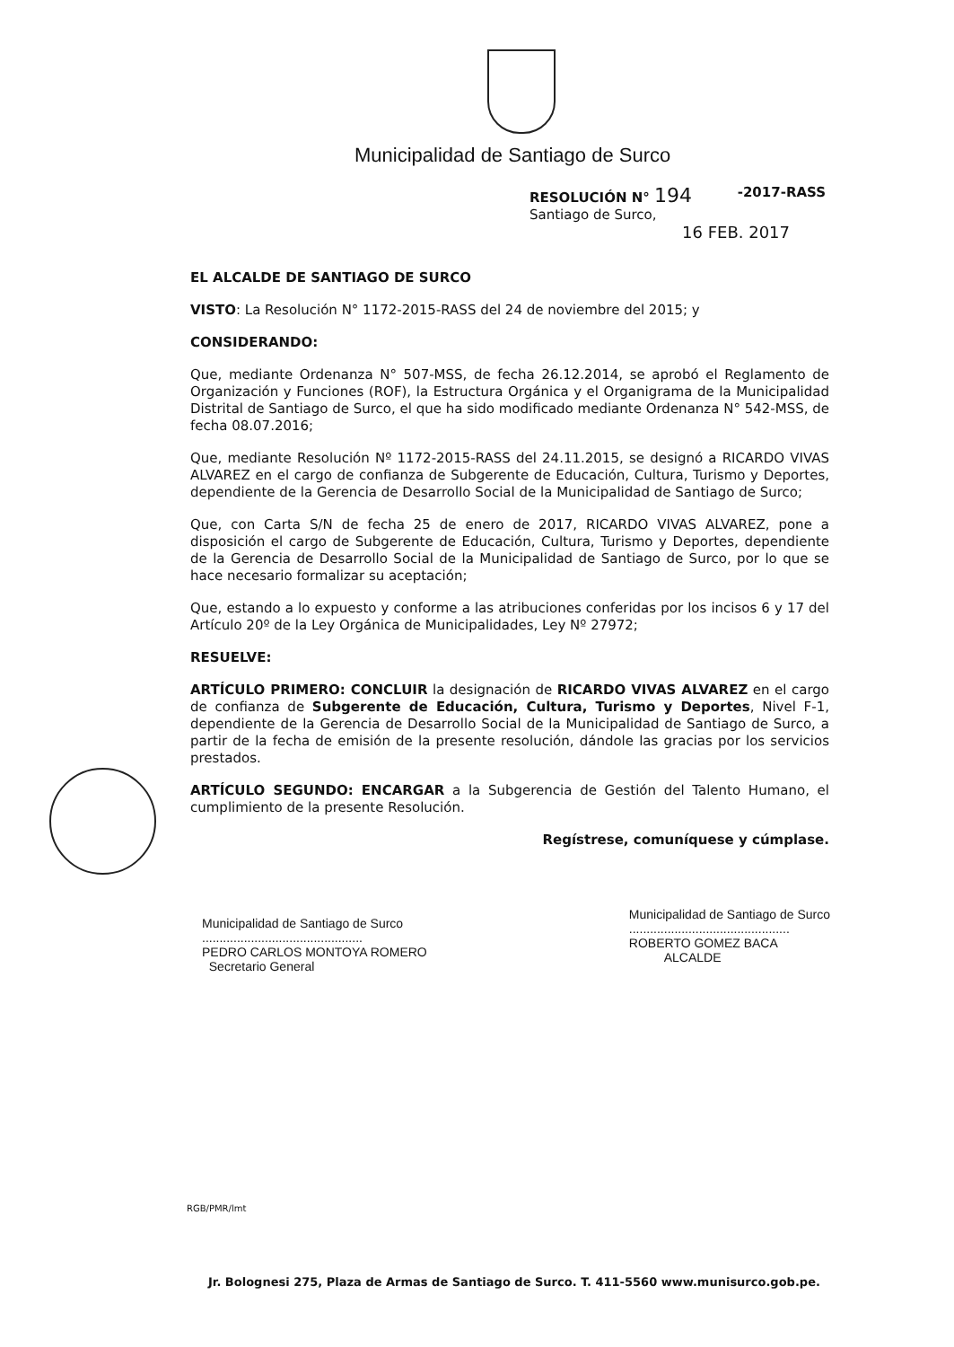Municipalidad de Santiago de Surco
RESOLUCIÓN N° 194 -2017-RASS
Santiago de Surco,
16 FEB. 2017
EL ALCALDE DE SANTIAGO DE SURCO
VISTO: La Resolución N° 1172-2015-RASS del 24 de noviembre del 2015; y
CONSIDERANDO:
Que, mediante Ordenanza N° 507-MSS, de fecha 26.12.2014, se aprobó el Reglamento de Organización y Funciones (ROF), la Estructura Orgánica y el Organigrama de la Municipalidad Distrital de Santiago de Surco, el que ha sido modificado mediante Ordenanza N° 542-MSS, de fecha 08.07.2016;
Que, mediante Resolución Nº 1172-2015-RASS del 24.11.2015, se designó a RICARDO VIVAS ALVAREZ en el cargo de confianza de Subgerente de Educación, Cultura, Turismo y Deportes, dependiente de la Gerencia de Desarrollo Social de la Municipalidad de Santiago de Surco;
Que, con Carta S/N de fecha 25 de enero de 2017, RICARDO VIVAS ALVAREZ, pone a disposición el cargo de Subgerente de Educación, Cultura, Turismo y Deportes, dependiente de la Gerencia de Desarrollo Social de la Municipalidad de Santiago de Surco, por lo que se hace necesario formalizar su aceptación;
Que, estando a lo expuesto y conforme a las atribuciones conferidas por los incisos 6 y 17 del Artículo 20º de la Ley Orgánica de Municipalidades, Ley Nº 27972;
RESUELVE:
ARTÍCULO PRIMERO: CONCLUIR la designación de RICARDO VIVAS ALVAREZ en el cargo de confianza de Subgerente de Educación, Cultura, Turismo y Deportes, Nivel F-1, dependiente de la Gerencia de Desarrollo Social de la Municipalidad de Santiago de Surco, a partir de la fecha de emisión de la presente resolución, dándole las gracias por los servicios prestados.
ARTÍCULO SEGUNDO: ENCARGAR a la Subgerencia de Gestión del Talento Humano, el cumplimiento de la presente Resolución.
Regístrese, comuníquese y cúmplase.
Municipalidad de Santiago de Surco
..............................................
PEDRO CARLOS MONTOYA ROMERO
Secretario General
Municipalidad de Santiago de Surco
..............................................
ROBERTO GOMEZ BACA
ALCALDE
RGB/PMR/lmt
Jr. Bolognesi 275, Plaza de Armas de Santiago de Surco. T. 411-5560 www.munisurco.gob.pe.